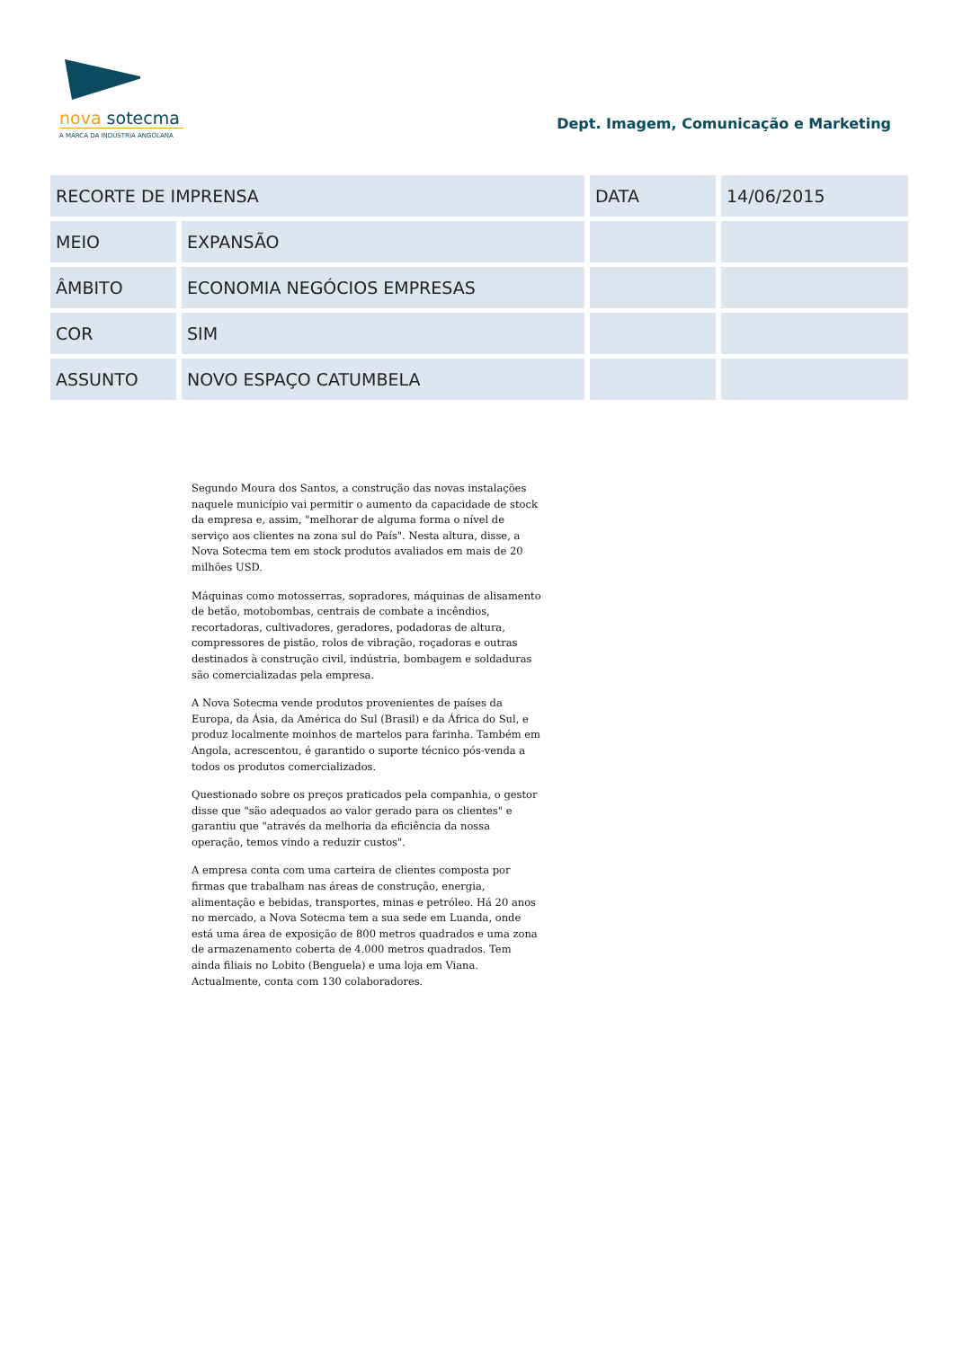nova sotecma
A MARCA DA INDÚSTRIA ANGOLANA
Dept. Imagem, Comunicação e Marketing
| RECORTE DE IMPRENSA | | DATA | 14/06/2015 |
| MEIO | EXPANSÃO | | |
| ÂMBITO | ECONOMIA NEGÓCIOS EMPRESAS | | |
| COR | SIM | | |
| ASSUNTO | NOVO ESPAÇO CATUMBELA | | |
Segundo Moura dos Santos, a construção das novas instalações naquele município vai permitir o aumento da capacidade de stock da empresa e, assim, "melhorar de alguma forma o nível de serviço aos clientes na zona sul do País". Nesta altura, disse, a Nova Sotecma tem em stock produtos avaliados em mais de 20 milhões USD.
Máquinas como motosserras, sopradores, máquinas de alisamento de betão, motobombas, centrais de combate a incêndios, recortadoras, cultivadores, geradores, podadoras de altura, compressores de pistão, rolos de vibração, roçadoras e outras destinados à construção civil, indústria, bombagem e soldaduras são comercializadas pela empresa.
A Nova Sotecma vende produtos provenientes de países da Europa, da Ásia, da América do Sul (Brasil) e da África do Sul, e produz localmente moinhos de martelos para farinha. Também em Angola, acrescentou, é garantido o suporte técnico pós-venda a todos os produtos comercializados.
Questionado sobre os preços praticados pela companhia, o gestor disse que "são adequados ao valor gerado para os clientes" e garantiu que "através da melhoria da eficiência da nossa operação, temos vindo a reduzir custos".
A empresa conta com uma carteira de clientes composta por firmas que trabalham nas áreas de construção, energia, alimentação e bebidas, transportes, minas e petróleo. Há 20 anos no mercado, a Nova Sotecma tem a sua sede em Luanda, onde está uma área de exposição de 800 metros quadrados e uma zona de armazenamento coberta de 4.000 metros quadrados. Tem ainda filiais no Lobito (Benguela) e uma loja em Viana. Actualmente, conta com 130 colaboradores.